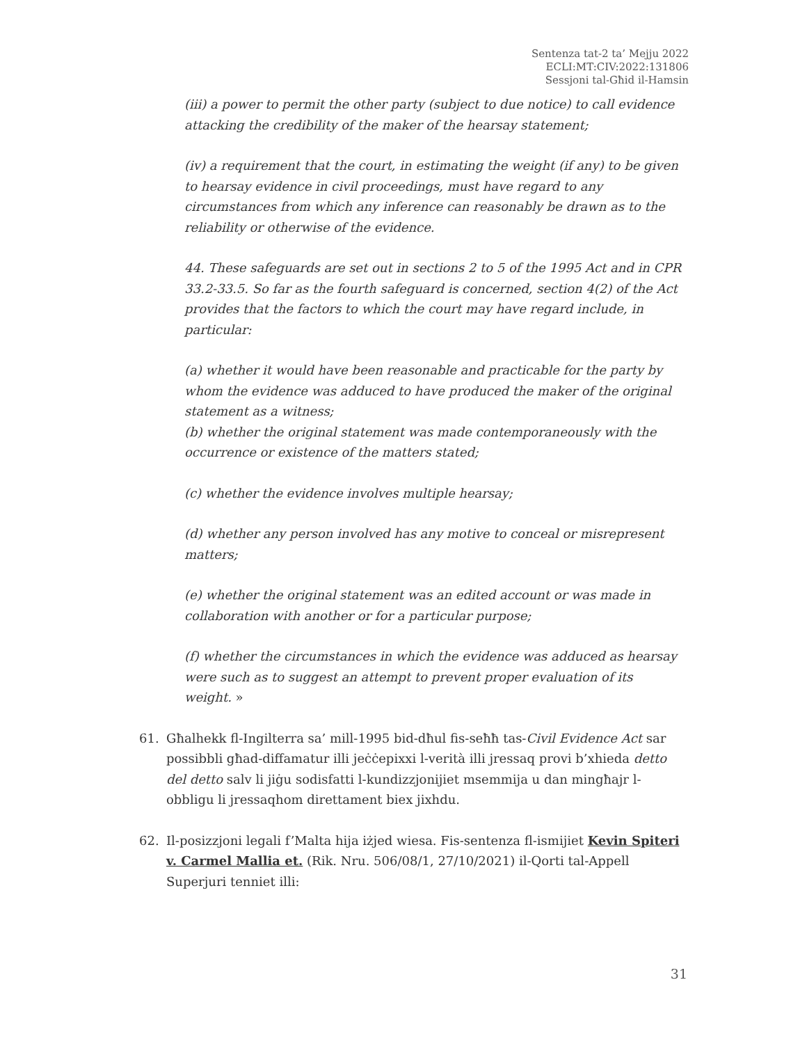Sentenza tat-2 ta’ Mejju 2022
ECLI:MT:CIV:2022:131806
Sessjoni tal-Għid il-Hamsin
(iii) a power to permit the other party (subject to due notice) to call evidence attacking the credibility of the maker of the hearsay statement;
(iv) a requirement that the court, in estimating the weight (if any) to be given to hearsay evidence in civil proceedings, must have regard to any circumstances from which any inference can reasonably be drawn as to the reliability or otherwise of the evidence.
44. These safeguards are set out in sections 2 to 5 of the 1995 Act and in CPR 33.2-33.5. So far as the fourth safeguard is concerned, section 4(2) of the Act provides that the factors to which the court may have regard include, in particular:
(a) whether it would have been reasonable and practicable for the party by whom the evidence was adduced to have produced the maker of the original statement as a witness;
(b) whether the original statement was made contemporaneously with the occurrence or existence of the matters stated;
(c) whether the evidence involves multiple hearsay;
(d) whether any person involved has any motive to conceal or misrepresent matters;
(e) whether the original statement was an edited account or was made in collaboration with another or for a particular purpose;
(f) whether the circumstances in which the evidence was adduced as hearsay were such as to suggest an attempt to prevent proper evaluation of its weight. »
61. Għalhekk fl-Ingilterra sa’ mill-1995 bid-dħul fis-seħħ tas-Civil Evidence Act sar possibbli għad-diffamatur illi jeċċepixxi l-verità illi jressaq provi b’xhieda detto del detto salv li jiġu sodisfatti l-kundizzjonijiet msemmija u dan mingħajr l-obbligu li jressaqhom direttament biex jixhdu.
62. Il-posizzjoni legali f’Malta hija iżjed wiesa. Fis-sentenza fl-ismijiet Kevin Spiteri v. Carmel Mallia et. (Rik. Nru. 506/08/1, 27/10/2021) il-Qorti tal-Appell Superjuri tenniet illi:
31